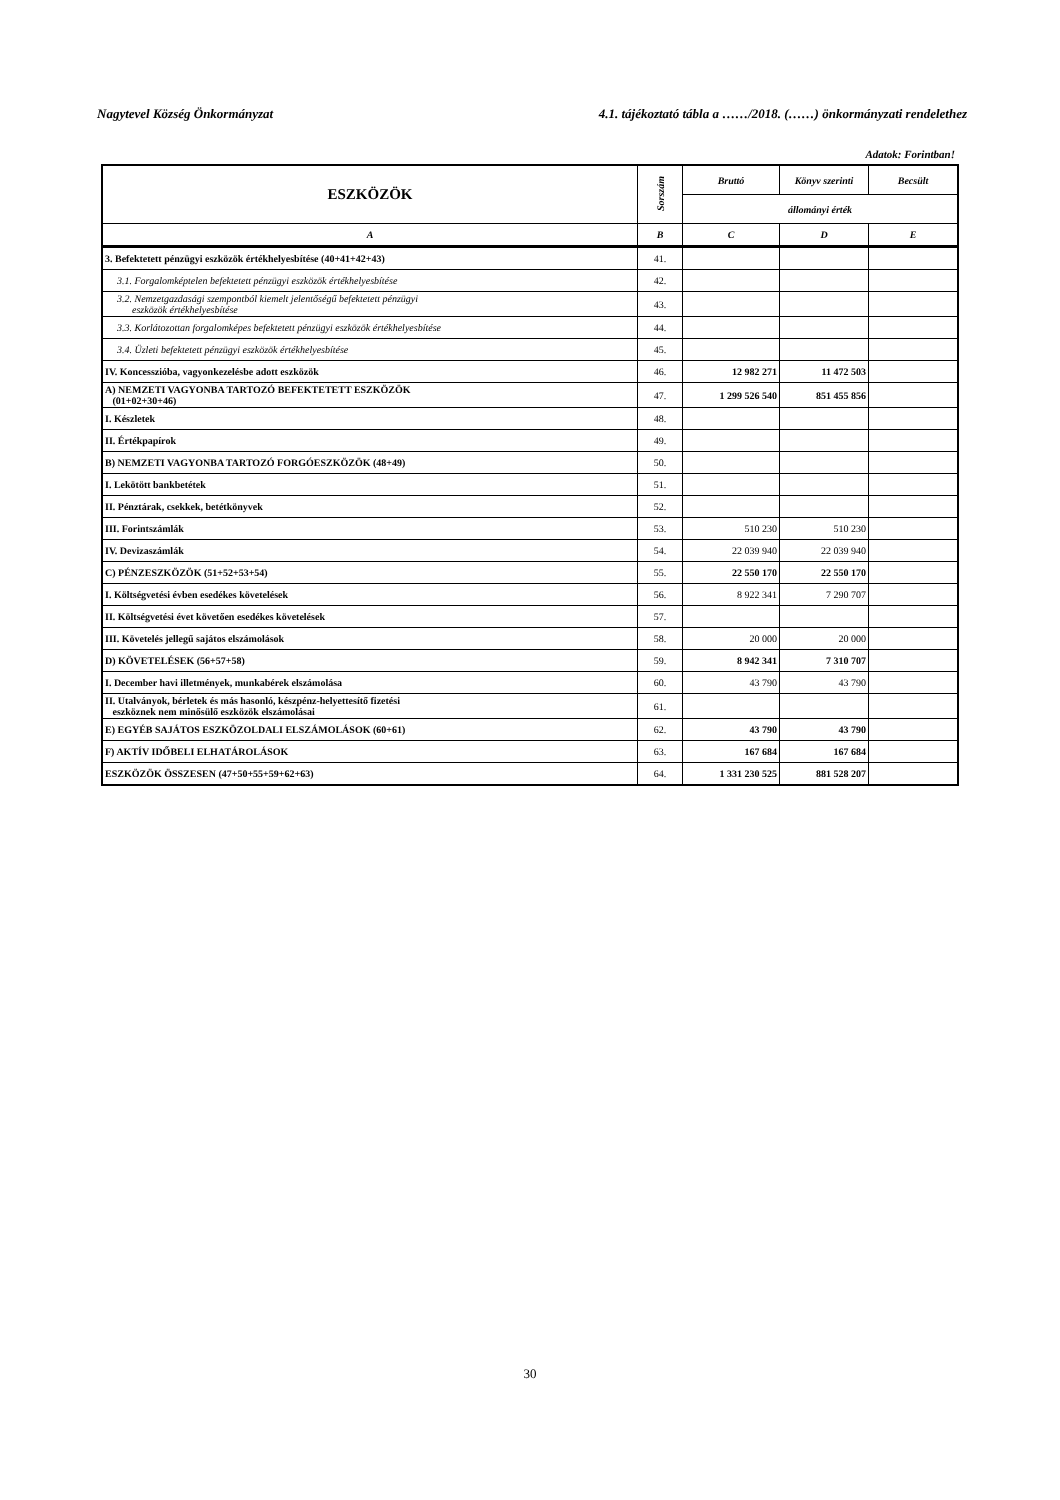Nagytevel Község Önkormányzat 4.1. tájékoztató tábla a ……/2018. (……) önkormányzati rendelethez
Adatok: Forintban!
| ESZKÖZÖK | Sorszám | Bruttó | Könyv szerinti | Becsült |
| --- | --- | --- | --- | --- |
| | | állományi érték | | |
| A | B | C | D | E |
| 3. Befektetett pénzügyi eszközök értékhelyesbítése (40+41+42+43) | 41. | | | |
| 3.1. Forgalomképtelen befektetett pénzügyi eszközök értékhelyesbítése | 42. | | | |
| 3.2. Nemzetgazdasági szempontból kiemelt jelentőségű befektetett pénzügyi eszközök értékhelyesbítése | 43. | | | |
| 3.3. Korlátozottan forgalomképes befektetett pénzügyi eszközök értékhelyesbítése | 44. | | | |
| 3.4. Üzleti befektetett pénzügyi eszközök értékhelyesbítése | 45. | | | |
| IV. Koncesszióba, vagyonkezelésbe adott eszközök | 46. | 12 982 271 | 11 472 503 | |
| A) NEMZETI VAGYONBA TARTOZÓ BEFEKTETETT ESZKÖZÖK (01+02+30+46) | 47. | 1 299 526 540 | 851 455 856 | |
| I. Készletek | 48. | | | |
| II. Értékpapírok | 49. | | | |
| B) NEMZETI VAGYONBA TARTOZÓ FORGÓESZKÖZÖK (48+49) | 50. | | | |
| I. Lekötött bankbetétek | 51. | | | |
| II. Pénztárak, csekkek, betétkönyvek | 52. | | | |
| III. Forintszámlák | 53. | 510 230 | 510 230 | |
| IV. Devizaszámlák | 54. | 22 039 940 | 22 039 940 | |
| C) PÉNZESZKÖZÖK (51+52+53+54) | 55. | 22 550 170 | 22 550 170 | |
| I. Költségvetési évben esedékes követelések | 56. | 8 922 341 | 7 290 707 | |
| II. Költségvetési évet követően esedékes követelések | 57. | | | |
| III. Követelés jellegű sajátos elszámolások | 58. | 20 000 | 20 000 | |
| D) KÖVETELÉSEK (56+57+58) | 59. | 8 942 341 | 7 310 707 | |
| I. December havi illetmények, munkabérek elszámolása | 60. | 43 790 | 43 790 | |
| II. Utalványok, bérletek és más hasonló, készpénz-helyettesítő fizetési eszköznek nem minősülő eszközök elszámolásai | 61. | | | |
| E) EGYÉB SAJÁTOS ESZKÖZOLDALI ELSZÁMOLÁSOK (60+61) | 62. | 43 790 | 43 790 | |
| F) AKTÍV IDŐBELI ELHATÁROLÁSOK | 63. | 167 684 | 167 684 | |
| ESZKÖZÖK ÖSSZESEN (47+50+55+59+62+63) | 64. | 1 331 230 525 | 881 528 207 | |
30